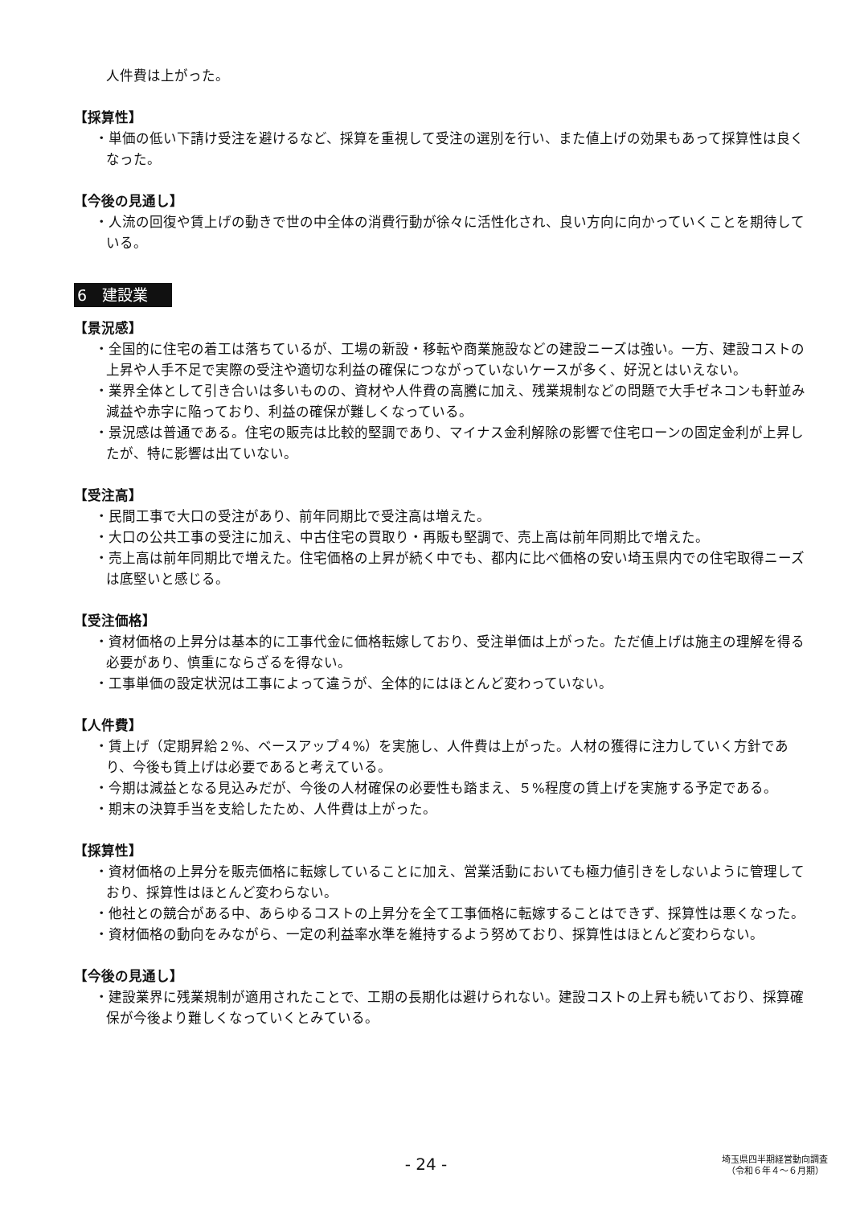人件費は上がった。
【採算性】
・単価の低い下請け受注を避けるなど、採算を重視して受注の選別を行い、また値上げの効果もあって採算性は良くなった。
【今後の見通し】
・人流の回復や賃上げの動きで世の中全体の消費行動が徐々に活性化され、良い方向に向かっていくことを期待している。
6　建設業
【景況感】
・全国的に住宅の着工は落ちているが、工場の新設・移転や商業施設などの建設ニーズは強い。一方、建設コストの上昇や人手不足で実際の受注や適切な利益の確保につながっていないケースが多く、好況とはいえない。
・業界全体として引き合いは多いものの、資材や人件費の高騰に加え、残業規制などの問題で大手ゼネコンも軒並み減益や赤字に陥っており、利益の確保が難しくなっている。
・景況感は普通である。住宅の販売は比較的堅調であり、マイナス金利解除の影響で住宅ローンの固定金利が上昇したが、特に影響は出ていない。
【受注高】
・民間工事で大口の受注があり、前年同期比で受注高は増えた。
・大口の公共工事の受注に加え、中古住宅の買取り・再販も堅調で、売上高は前年同期比で増えた。
・売上高は前年同期比で増えた。住宅価格の上昇が続く中でも、都内に比べ価格の安い埼玉県内での住宅取得ニーズは底堅いと感じる。
【受注価格】
・資材価格の上昇分は基本的に工事代金に価格転嫁しており、受注単価は上がった。ただ値上げは施主の理解を得る必要があり、慎重にならざるを得ない。
・工事単価の設定状況は工事によって違うが、全体的にはほとんど変わっていない。
【人件費】
・賃上げ（定期昇給２%、ベースアップ４%）を実施し、人件費は上がった。人材の獲得に注力していく方針であり、今後も賃上げは必要であると考えている。
・今期は減益となる見込みだが、今後の人材確保の必要性も踏まえ、５%程度の賃上げを実施する予定である。
・期末の決算手当を支給したため、人件費は上がった。
【採算性】
・資材価格の上昇分を販売価格に転嫁していることに加え、営業活動においても極力値引きをしないように管理しており、採算性はほとんど変わらない。
・他社との競合がある中、あらゆるコストの上昇分を全て工事価格に転嫁することはできず、採算性は悪くなった。
・資材価格の動向をみながら、一定の利益率水準を維持するよう努めており、採算性はほとんど変わらない。
【今後の見通し】
・建設業界に残業規制が適用されたことで、工期の長期化は避けられない。建設コストの上昇も続いており、採算確保が今後より難しくなっていくとみている。
- 24 -
埼玉県四半期経営動向調査
（令和６年４～６月期）